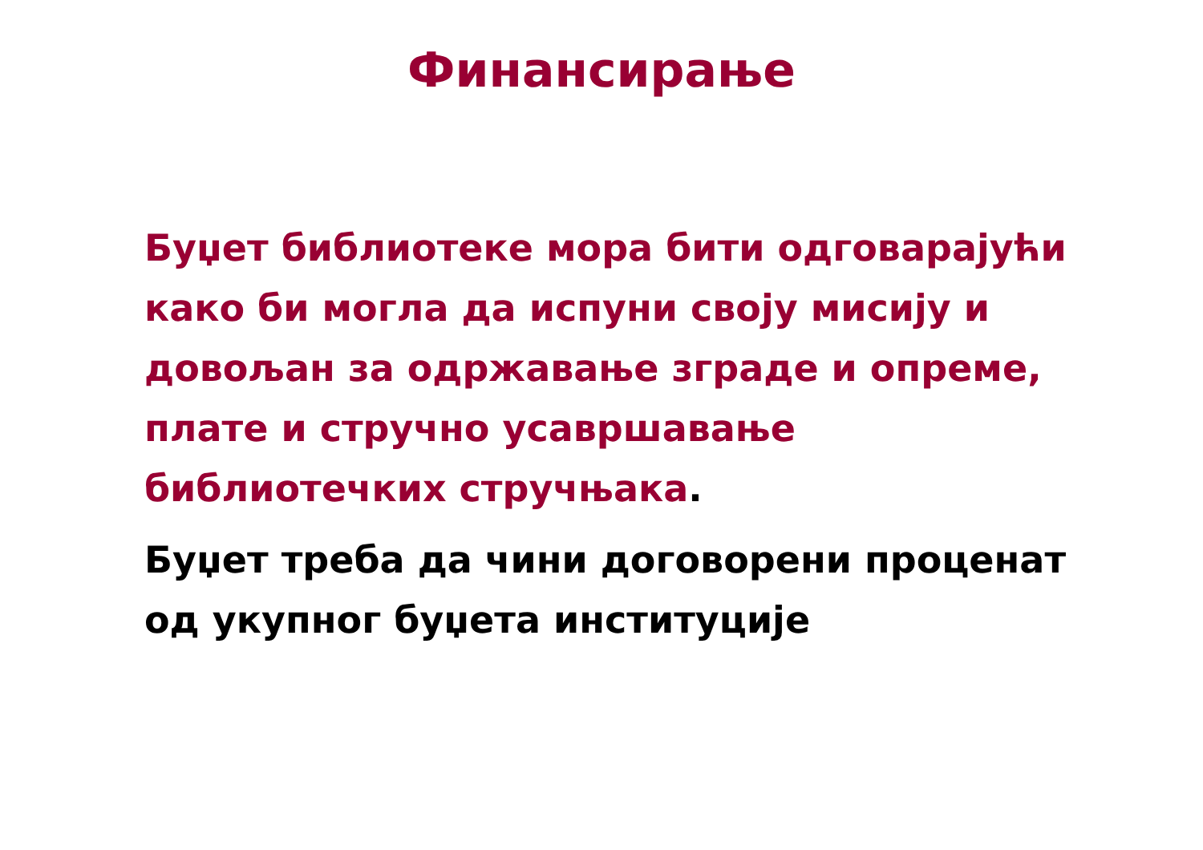Финансирање
Буџет библиотеке мора бити одговарајући како би могла да испуни своју мисију и довољан за одржавање зграде и опреме, плате и стручно усавршавање библиотечких стручњака.
Буџет треба да чини договорени проценат од укупног буџета институције